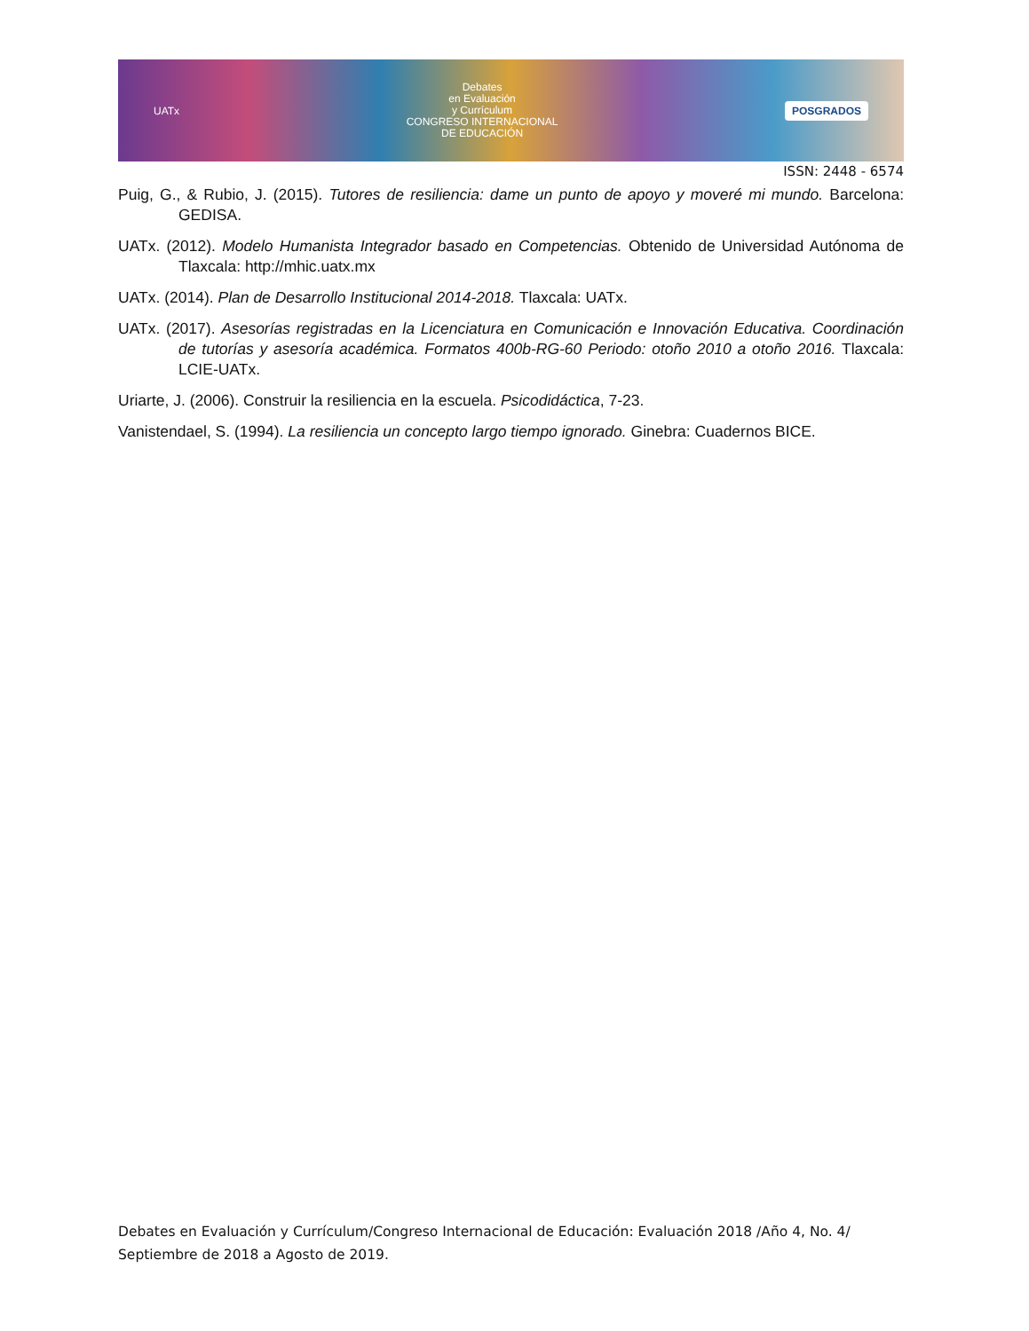UATx
Debates
en Evaluación
y Currículum
CONGRESO INTERNACIONAL
DE EDUCACIÓN
POSGRADOS
ISSN: 2448 - 6574
Puig, G., & Rubio, J. (2015). Tutores de resiliencia: dame un punto de apoyo y moveré mi mundo. Barcelona: GEDISA.
UATx. (2012). Modelo Humanista Integrador basado en Competencias. Obtenido de Universidad Autónoma de Tlaxcala: http://mhic.uatx.mx
UATx. (2014). Plan de Desarrollo Institucional 2014-2018. Tlaxcala: UATx.
UATx. (2017). Asesorías registradas en la Licenciatura en Comunicación e Innovación Educativa. Coordinación de tutorías y asesoría académica. Formatos 400b-RG-60 Periodo: otoño 2010 a otoño 2016. Tlaxcala: LCIE-UATx.
Uriarte, J. (2006). Construir la resiliencia en la escuela. Psicodidáctica, 7-23.
Vanistendael, S. (1994). La resiliencia un concepto largo tiempo ignorado. Ginebra: Cuadernos BICE.
Debates en Evaluación y Currículum/Congreso Internacional de Educación: Evaluación 2018 /Año 4, No. 4/ Septiembre de 2018 a Agosto de 2019.